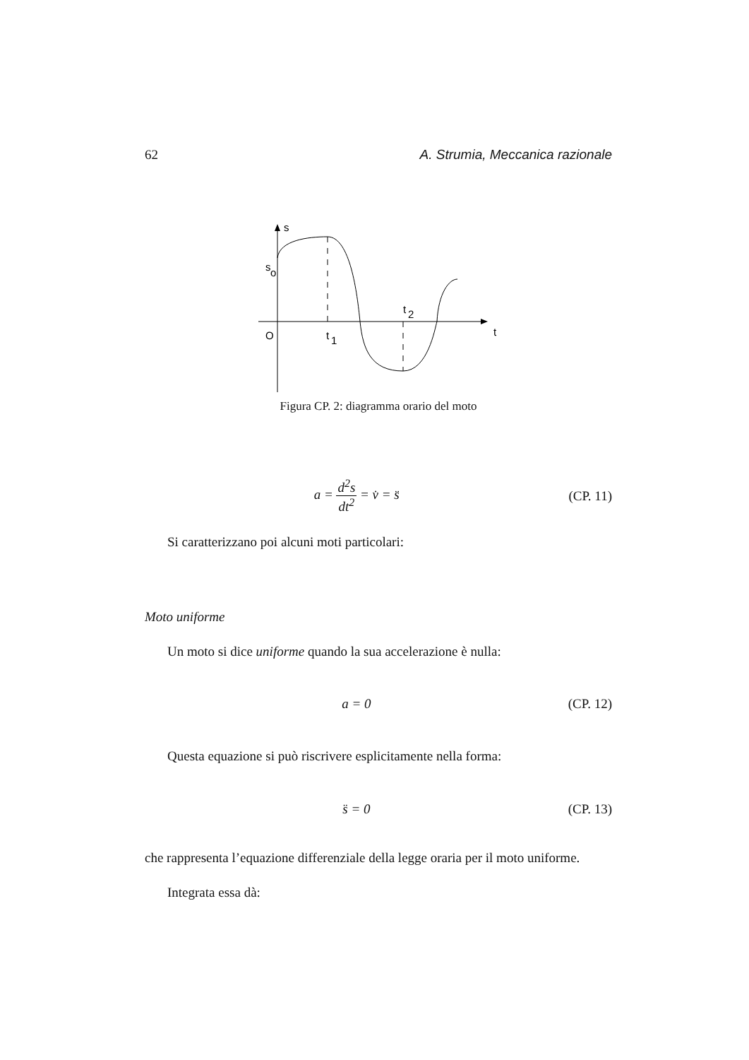62 A. Strumia, Meccanica razionale
s
s
o
O
t
1
t
2
t
Figura CP. 2: diagramma orario del moto
a = d<sup>2</sup>s dt<sup>2</sup> = v̇ = s̈ (CP. 11)
Si caratterizzano poi alcuni moti particolari:
Moto uniforme
Un moto si dice uniforme quando la sua accelerazione è nulla:
a = 0 (CP. 12)
Questa equazione si può riscrivere esplicitamente nella forma:
s̈ = 0 (CP. 13)
che rappresenta l’equazione differenziale della legge oraria per il moto uniforme.
Integrata essa dà: